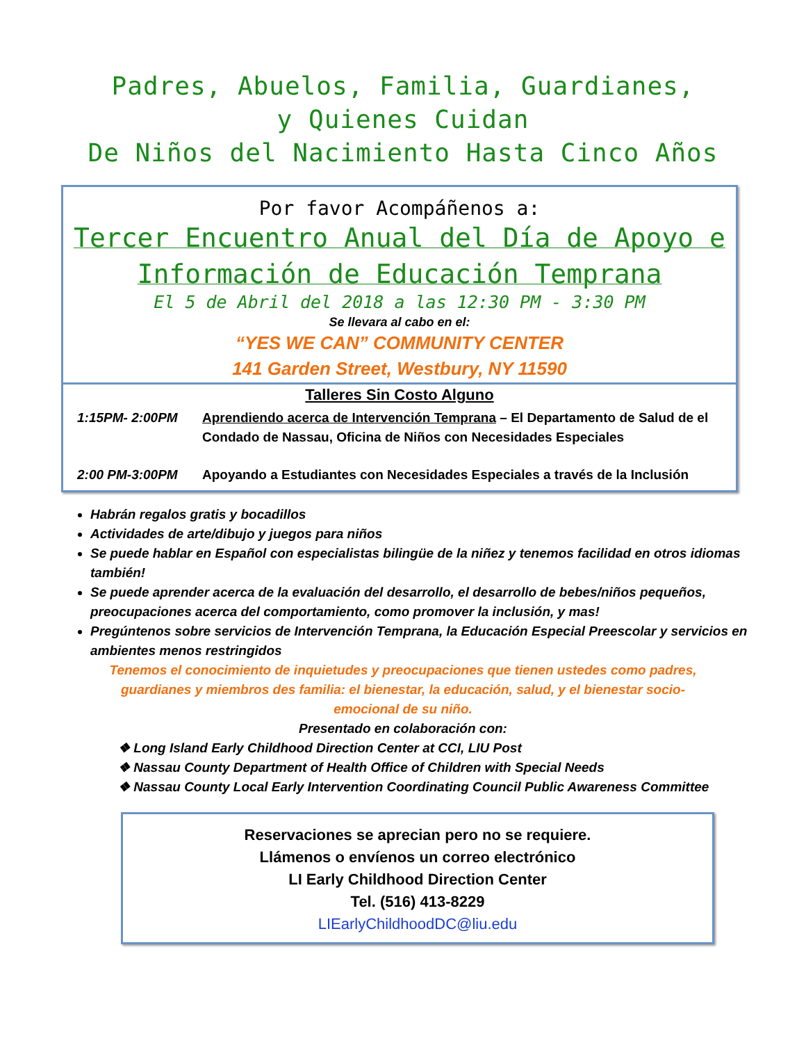Padres, Abuelos, Familia, Guardianes,
y Quienes Cuidan
De Niños del Nacimiento Hasta Cinco Años
Por favor Acompáñenos a:
Tercer Encuentro Anual del Día de Apoyo e
Información de Educación Temprana
El 5 de Abril del 2018 a las 12:30 PM - 3:30 PM
Se llevara al cabo en el:
“YES WE CAN” COMMUNITY CENTER
141 Garden Street, Westbury, NY 11590
Talleres Sin Costo Alguno
1:15PM- 2:00PM Aprendiendo acerca de Intervención Temprana – El Departamento de Salud de el Condado de Nassau, Oficina de Niños con Necesidades Especiales
2:00 PM-3:00PM Apoyando a Estudiantes con Necesidades Especiales a través de la Inclusión
Habrán regalos gratis y bocadillos
Actividades de arte/dibujo y juegos para niños
Se puede hablar en Español con especialistas bilingüe de la niñez y tenemos facilidad en otros idiomas también!
Se puede aprender acerca de la evaluación del desarrollo, el desarrollo de bebes/niños pequeños, preocupaciones acerca del comportamiento, como promover la inclusión, y mas!
Pregúntenos sobre servicios de Intervención Temprana, la Educación Especial Preescolar y servicios en ambientes menos restringidos
Tenemos el conocimiento de inquietudes y preocupaciones que tienen ustedes como padres, guardianes y miembros des familia: el bienestar, la educación, salud, y el bienestar socio-emocional de su niño.
Presentado en colaboración con:
❖ Long Island Early Childhood Direction Center at CCI, LIU Post
❖ Nassau County Department of Health Office of Children with Special Needs
❖ Nassau County Local Early Intervention Coordinating Council Public Awareness Committee
Reservaciones se aprecian pero no se requiere.
Llámenos o envíenos un correo electrónico
LI Early Childhood Direction Center
Tel. (516) 413-8229
LIEarlyChildhoodDC@liu.edu